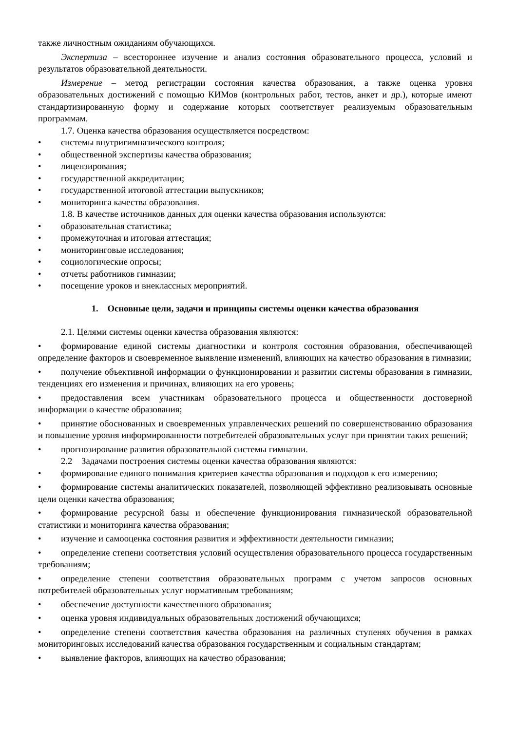также личностным ожиданиям обучающихся.
Экспертиза – всестороннее изучение и анализ состояния образовательного процесса, условий и результатов образовательной деятельности.
Измерение – метод регистрации состояния качества образования, а также оценка уровня образовательных достижений с помощью КИМов (контрольных работ, тестов, анкет и др.), которые имеют стандартизированную форму и содержание которых соответствует реализуемым образовательным программам.
1.7. Оценка качества образования осуществляется посредством:
• системы внутригимназического контроля;
• общественной экспертизы качества образования;
• лицензирования;
• государственной аккредитации;
• государственной итоговой аттестации выпускников;
• мониторинга качества образования.
1.8. В качестве источников данных для оценки качества образования используются:
• образовательная статистика;
• промежуточная и итоговая аттестация;
• мониторинговые исследования;
• социологические опросы;
• отчеты работников гимназии;
• посещение уроков и внеклассных мероприятий.
1. Основные цели, задачи и принципы системы оценки качества образования
2.1. Целями системы оценки качества образования являются:
• формирование единой системы диагностики и контроля состояния образования, обеспечивающей определение факторов и своевременное выявление изменений, влияющих на качество образования в гимназии;
• получение объективной информации о функционировании и развитии системы образования в гимназии, тенденциях его изменения и причинах, влияющих на его уровень;
• предоставления всем участникам образовательного процесса и общественности достоверной информации о качестве образования;
• принятие обоснованных и своевременных управленческих решений по совершенствованию образования и повышение уровня информированности потребителей образовательных услуг при принятии таких решений;
• прогнозирование развития образовательной системы гимназии.
2.2 Задачами построения системы оценки качества образования являются:
• формирование единого понимания критериев качества образования и подходов к его измерению;
• формирование системы аналитических показателей, позволяющей эффективно реализовывать основные цели оценки качества образования;
• формирование ресурсной базы и обеспечение функционирования гимназической образовательной статистики и мониторинга качества образования;
• изучение и самооценка состояния развития и эффективности деятельности гимназии;
• определение степени соответствия условий осуществления образовательного процесса государственным требованиям;
• определение степени соответствия образовательных программ с учетом запросов основных потребителей образовательных услуг нормативным требованиям;
• обеспечение доступности качественного образования;
• оценка уровня индивидуальных образовательных достижений обучающихся;
• определение степени соответствия качества образования на различных ступенях обучения в рамках мониторинговых исследований качества образования государственным и социальным стандартам;
• выявление факторов, влияющих на качество образования;